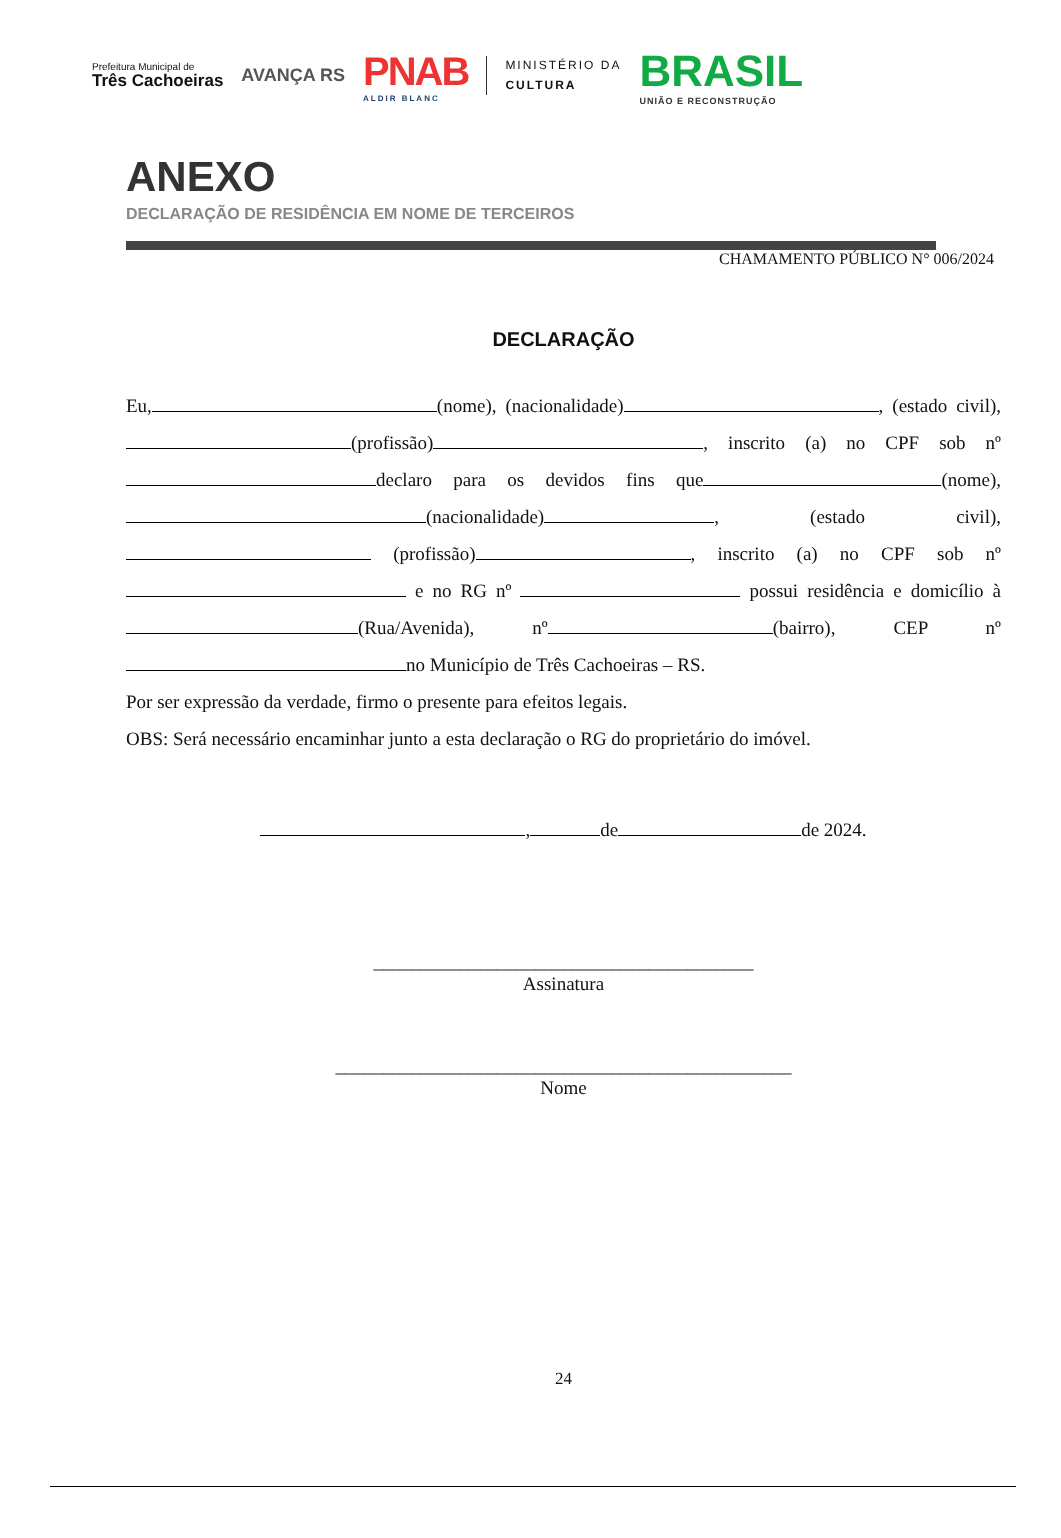Prefeitura Municipal de
Três Cachoeiras
AVANÇA RS
PNAB
ALDIR BLANC
MINISTÉRIO DA
CULTURA
BRASIL
UNIÃO E RECONSTRUÇÃO
ANEXO
DECLARAÇÃO DE RESIDÊNCIA EM NOME DE TERCEIROS
CHAMAMENTO PÚBLICO N° 006/2024
DECLARAÇÃO
Eu, (nome), (nacionalidade) , (estado civil), (profissão) , inscrito (a) no CPF sob nº declaro para os devidos fins que (nome), (nacionalidade) , (estado civil), (profissão) , inscrito (a) no CPF sob nº e no RG nº possui residência e domicílio à (Rua/Avenida), nº (bairro), CEP nº no Município de Três Cachoeiras – RS.
Por ser expressão da verdade, firmo o presente para efeitos legais.
OBS: Será necessário encaminhar junto a esta declaração o RG do proprietário do imóvel.
, de de 2024.
________________________________________
Assinatura
________________________________________________
Nome
24